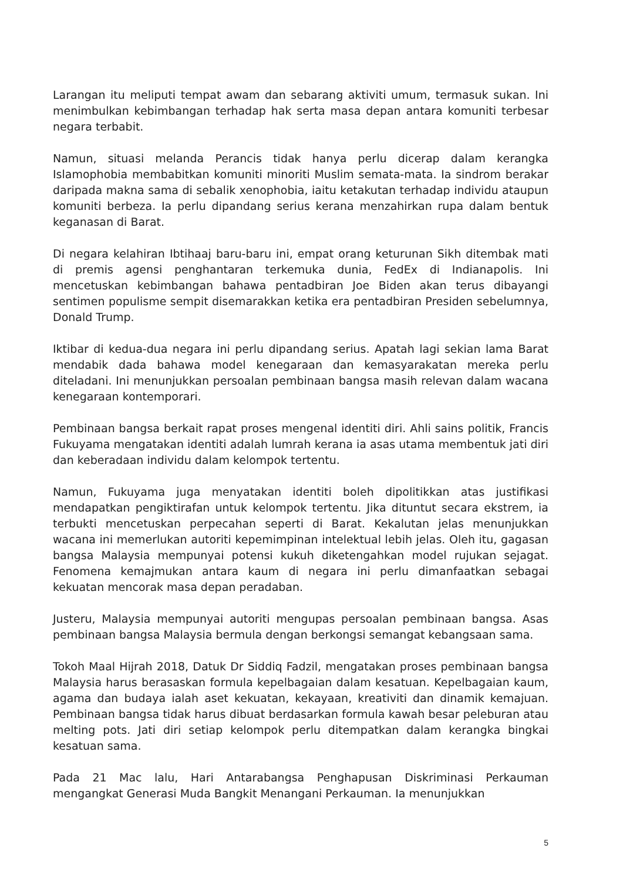Larangan itu meliputi tempat awam dan sebarang aktiviti umum, termasuk sukan. Ini menimbulkan kebimbangan terhadap hak serta masa depan antara komuniti terbesar negara terbabit.
Namun, situasi melanda Perancis tidak hanya perlu dicerap dalam kerangka Islamophobia membabitkan komuniti minoriti Muslim semata-mata. Ia sindrom berakar daripada makna sama di sebalik xenophobia, iaitu ketakutan terhadap individu ataupun komuniti berbeza. Ia perlu dipandang serius kerana menzahirkan rupa dalam bentuk keganasan di Barat.
Di negara kelahiran Ibtihaaj baru-baru ini, empat orang keturunan Sikh ditembak mati di premis agensi penghantaran terkemuka dunia, FedEx di Indianapolis. Ini mencetuskan kebimbangan bahawa pentadbiran Joe Biden akan terus dibayangi sentimen populisme sempit disemarakkan ketika era pentadbiran Presiden sebelumnya, Donald Trump.
Iktibar di kedua-dua negara ini perlu dipandang serius. Apatah lagi sekian lama Barat mendabik dada bahawa model kenegaraan dan kemasyarakatan mereka perlu diteladani. Ini menunjukkan persoalan pembinaan bangsa masih relevan dalam wacana kenegaraan kontemporari.
Pembinaan bangsa berkait rapat proses mengenal identiti diri. Ahli sains politik, Francis Fukuyama mengatakan identiti adalah lumrah kerana ia asas utama membentuk jati diri dan keberadaan individu dalam kelompok tertentu.
Namun, Fukuyama juga menyatakan identiti boleh dipolitikkan atas justifikasi mendapatkan pengiktirafan untuk kelompok tertentu. Jika dituntut secara ekstrem, ia terbukti mencetuskan perpecahan seperti di Barat. Kekalutan jelas menunjukkan wacana ini memerlukan autoriti kepemimpinan intelektual lebih jelas. Oleh itu, gagasan bangsa Malaysia mempunyai potensi kukuh diketengahkan model rujukan sejagat. Fenomena kemajmukan antara kaum di negara ini perlu dimanfaatkan sebagai kekuatan mencorak masa depan peradaban.
Justeru, Malaysia mempunyai autoriti mengupas persoalan pembinaan bangsa. Asas pembinaan bangsa Malaysia bermula dengan berkongsi semangat kebangsaan sama.
Tokoh Maal Hijrah 2018, Datuk Dr Siddiq Fadzil, mengatakan proses pembinaan bangsa Malaysia harus berasaskan formula kepelbagaian dalam kesatuan. Kepelbagaian kaum, agama dan budaya ialah aset kekuatan, kekayaan, kreativiti dan dinamik kemajuan. Pembinaan bangsa tidak harus dibuat berdasarkan formula kawah besar peleburan atau melting pots. Jati diri setiap kelompok perlu ditempatkan dalam kerangka bingkai kesatuan sama.
Pada 21 Mac lalu, Hari Antarabangsa Penghapusan Diskriminasi Perkauman mengangkat Generasi Muda Bangkit Menangani Perkauman. Ia menunjukkan
5